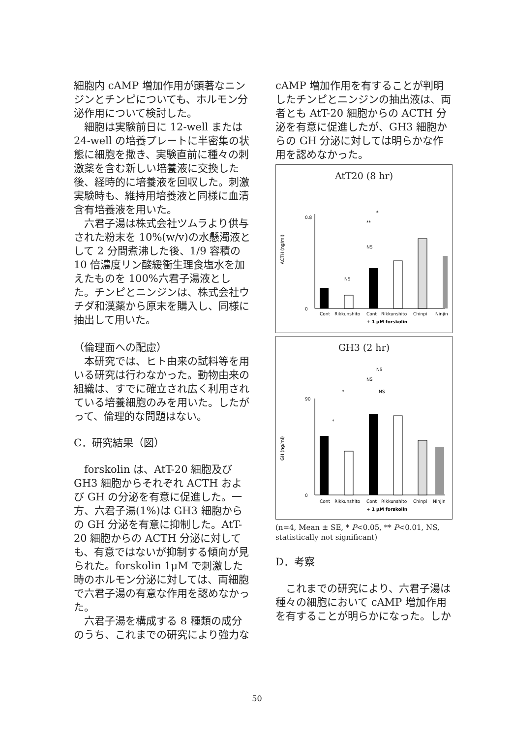細胞内 cAMP 増加作用が顕著なニンジンとチンピについても、ホルモン分泌作用について検討した。
細胞は実験前日に 12-well または 24-well の培養プレートに半密集の状態に細胞を撒き、実験直前に種々の刺激薬を含む新しい培養液に交換した後、経時的に培養液を回収した。刺激実験時も、維持用培養液と同様に血清含有培養液を用いた。
六君子湯は株式会社ツムラより供与された粉末を 10%(w/v)の水懸濁液として 2 分間煮沸した後、1/9 容積の 10 倍濃度リン酸緩衝生理食塩水を加えたものを 100%六君子湯液とした。チンピとニンジンは、株式会社ウチダ和漢薬から原末を購入し、同様に抽出して用いた。
（倫理面への配慮）
本研究では、ヒト由来の試料等を用いる研究は行わなかった。動物由来の組織は、すでに確立され広く利用されている培養細胞のみを用いた。したがって、倫理的な問題はない。
C．研究結果（図）
forskolin は、AtT-20 細胞及び GH3 細胞からそれぞれ ACTH および GH の分泌を有意に促進した。一方、六君子湯(1%)は GH3 細胞からの GH 分泌を有意に抑制した。AtT-20 細胞からの ACTH 分泌に対しても、有意ではないが抑制する傾向が見られた。forskolin 1μM で刺激した時のホルモン分泌に対しては、両細胞で六君子湯の有意な作用を認めなかった。
六君子湯を構成する 8 種類の成分のうち、これまでの研究により強力な
cAMP 増加作用を有することが判明したチンピとニンジンの抽出液は、両者とも AtT-20 細胞からの ACTH 分泌を有意に促進したが、GH3 細胞からの GH 分泌に対しては明らかな作用を認めなかった。
AtT20 (8 hr)
ACTH (ng/ml)
0.8
0
NS
NS
*
**
Cont
Rikkunshito
Cont
Rikkunshito
Chinpi
Ninjin
+ 1 μM forskolin
GH3 (2 hr)
GH (ng/ml)
90
0
NS
NS
NS
*
*
Cont
Rikkunshito
Cont
Rikkunshito
Chinpi
Ninjin
+ 1 μM forskolin
(n=4, Mean ± SE, * P<0.05, ** P<0.01, NS, statistically not significant)
D．考察
これまでの研究により、六君子湯は種々の細胞において cAMP 増加作用を有することが明らかになった。しか
50